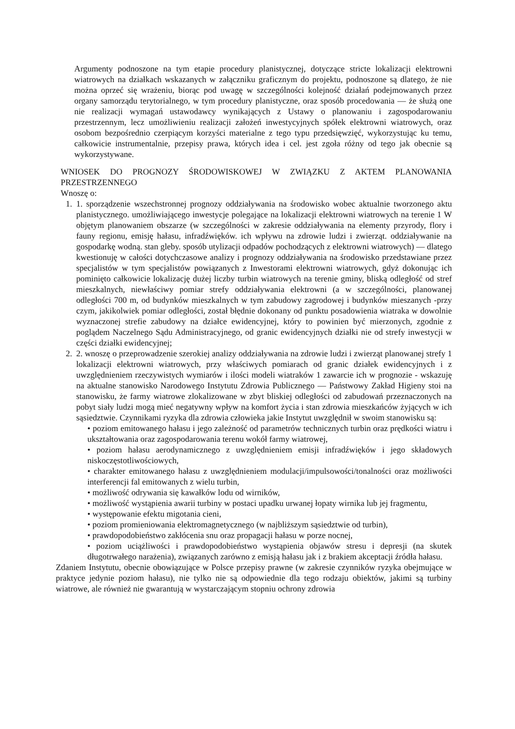Argumenty podnoszone na tym etapie procedury planistycznej, dotyczące stricte lokalizacji elektrowni wiatrowych na działkach wskazanych w załączniku graficznym do projektu, podnoszone są dlatego, że nie można oprzeć się wrażeniu, biorąc pod uwagę w szczególności kolejność działań podejmowanych przez organy samorządu terytorialnego, w tym procedury planistyczne, oraz sposób procedowania — że służą one nie realizacji wymagań ustawodawcy wynikających z Ustawy o planowaniu i zagospodarowaniu przestrzennym, lecz umożliwieniu realizacji założeń inwestycyjnych spółek elektrowni wiatrowych, oraz osobom bezpośrednio czerpiącym korzyści materialne z tego typu przedsięwzięć, wykorzystując ku temu, całkowicie instrumentalnie, przepisy prawa, których idea i cel. jest zgoła różny od tego jak obecnie są wykorzystywane.
WNIOSEK DO PROGNOZY ŚRODOWISKOWEJ W ZWIĄZKU Z AKTEM PLANOWANIA PRZESTRZENNEGO
Wnoszę o:
1. 1. sporządzenie wszechstronnej prognozy oddziaływania na środowisko wobec aktualnie tworzonego aktu planistycznego. umożliwiającego inwestycje polegające na lokalizacji elektrowni wiatrowych na terenie 1 W objętym planowaniem obszarze (w szczególności w zakresie oddziaływania na elementy przyrody, flory i fauny regionu, emisję hałasu, infradźwięków. ich wpływu na zdrowie ludzi i zwierząt. oddziaływanie na gospodarkę wodną. stan gleby. sposób utylizacji odpadów pochodzących z elektrowni wiatrowych) — dlatego kwestionuję w całości dotychczasowe analizy i prognozy oddziaływania na środowisko przedstawiane przez specjalistów w tym specjalistów powiązanych z Inwestorami elektrowni wiatrowych, gdyż dokonując ich pominięto całkowicie lokalizację dużej liczby turbin wiatrowych na terenie gminy, bliską odległość od stref mieszkalnych, niewłaściwy pomiar strefy oddziaływania elektrowni (a w szczególności, planowanej odległości 700 m, od budynków mieszkalnych w tym zabudowy zagrodowej i budynków mieszanych -przy czym, jakikolwiek pomiar odległości, został błędnie dokonany od punktu posadowienia wiatraka w dowolnie wyznaczonej strefie zabudowy na działce ewidencyjnej, który to powinien być mierzonych, zgodnie z poglądem Naczelnego Sądu Administracyjnego, od granic ewidencyjnych działki nie od strefy inwestycji w części działki ewidencyjnej;
2. 2. wnoszę o przeprowadzenie szerokiej analizy oddziaływania na zdrowie ludzi i zwierząt planowanej strefy 1 lokalizacji elektrowni wiatrowych, przy właściwych pomiarach od granic działek ewidencyjnych i z uwzględnieniem rzeczywistych wymiarów i ilości modeli wiatraków 1 zawarcie ich w prognozie - wskazuję na aktualne stanowisko Narodowego Instytutu Zdrowia Publicznego — Państwowy Zakład Higieny stoi na stanowisku, że farmy wiatrowe zlokalizowane w zbyt bliskiej odległości od zabudowań przeznaczonych na pobyt siały ludzi mogą mieć negatywny wpływ na komfort życia i stan zdrowia mieszkańców żyjących w ich sąsiedztwie. Czynnikami ryzyka dla zdrowia człowieka jakie Instytut uwzględnił w swoim stanowisku są:
• poziom emitowanego hałasu i jego zależność od parametrów technicznych turbin oraz prędkości wiatru i ukształtowania oraz zagospodarowania terenu wokół farmy wiatrowej,
• poziom hałasu aerodynamicznego z uwzględnieniem emisji infradźwięków i jego składowych niskoczęstotliwościowych,
• charakter emitowanego hałasu z uwzględnieniem modulacji/impulsowości/tonalności oraz możliwości interferencji fal emitowanych z wielu turbin,
• możliwość odrywania się kawałków lodu od wirników,
• możliwość wystąpienia awarii turbiny w postaci upadku urwanej łopaty wirnika lub jej fragmentu,
• występowanie efektu migotania cieni,
• poziom promieniowania elektromagnetycznego (w najbliższym sąsiedztwie od turbin),
• prawdopodobieństwo zakłócenia snu oraz propagacji hałasu w porze nocnej,
• poziom uciążliwości i prawdopodobieństwo wystąpienia objawów stresu i depresji (na skutek długotrwałego narażenia), związanych zarówno z emisją hałasu jak i z brakiem akceptacji źródła hałasu.
Zdaniem Instytutu, obecnie obowiązujące w Polsce przepisy prawne (w zakresie czynników ryzyka obejmujące w praktyce jedynie poziom hałasu), nie tylko nie są odpowiednie dla tego rodzaju obiektów, jakimi są turbiny wiatrowe, ale również nie gwarantują w wystarczającym stopniu ochrony zdrowia